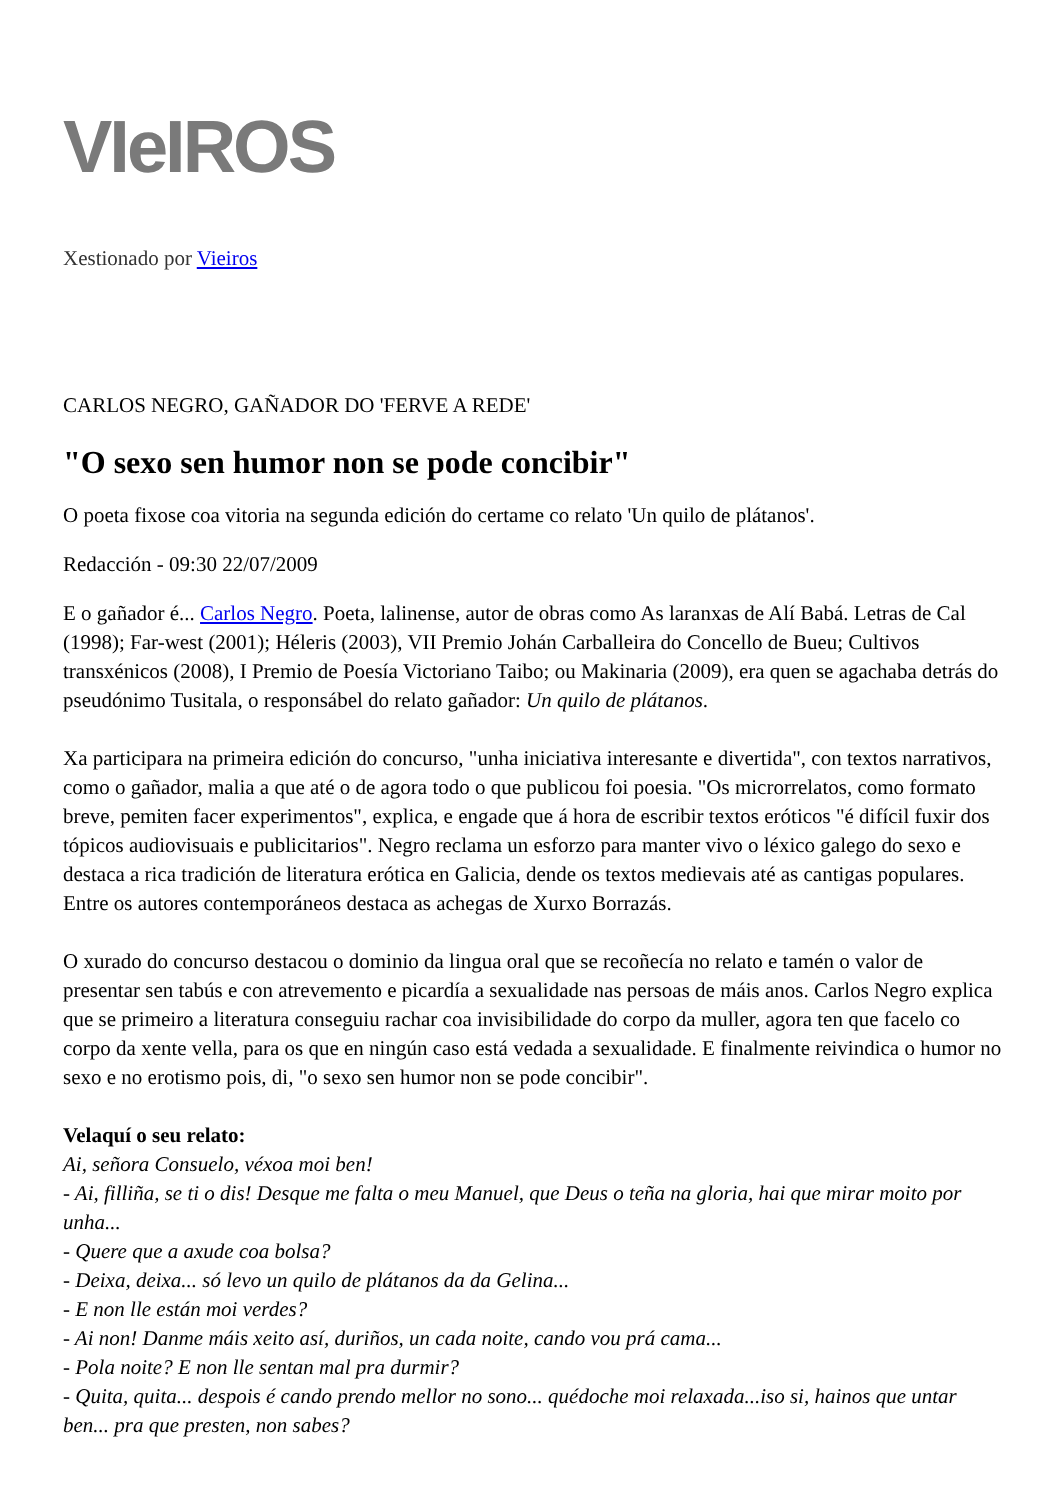VIeIROS
Xestionado por Vieiros
CARLOS NEGRO, GAÑADOR DO 'FERVE A REDE'
"O sexo sen humor non se pode concibir"
O poeta fixose coa vitoria na segunda edición do certame co relato 'Un quilo de plátanos'.
Redacción - 09:30 22/07/2009
E o gañador é... Carlos Negro. Poeta, lalinense, autor de obras como As laranxas de Alí Babá. Letras de Cal (1998); Far-west (2001); Héleris (2003), VII Premio Johán Carballeira do Concello de Bueu; Cultivos transxénicos (2008), I Premio de Poesía Victoriano Taibo; ou Makinaria (2009), era quen se agachaba detrás do pseudónimo Tusitala, o responsábel do relato gañador: Un quilo de plátanos.
Xa participara na primeira edición do concurso, "unha iniciativa interesante e divertida", con textos narrativos, como o gañador, malia a que até o de agora todo o que publicou foi poesia. "Os microrrelatos, como formato breve, pemiten facer experimentos", explica, e engade que á hora de escribir textos eróticos "é difícil fuxir dos tópicos audiovisuais e publicitarios". Negro reclama un esforzo para manter vivo o léxico galego do sexo e destaca a rica tradición de literatura erótica en Galicia, dende os textos medievais até as cantigas populares. Entre os autores contemporáneos destaca as achegas de Xurxo Borrazás.
O xurado do concurso destacou o dominio da lingua oral que se recoñecía no relato e tamén o valor de presentar sen tabús e con atrevemento e picardía a sexualidade nas persoas de máis anos. Carlos Negro explica que se primeiro a literatura conseguiu rachar coa invisibilidade do corpo da muller, agora ten que facelo co corpo da xente vella, para os que en ningún caso está vedada a sexualidade. E finalmente reivindica o humor no sexo e no erotismo pois, di, "o sexo sen humor non se pode concibir".
Velaquí o seu relato:
Ai, señora Consuelo, véxoa moi ben!
- Ai, filliña, se ti o dis! Desque me falta o meu Manuel, que Deus o teña na gloria, hai que mirar moito por unha...
- Quere que a axude coa bolsa?
- Deixa, deixa... só levo un quilo de plátanos da da Gelina...
- E non lle están moi verdes?
- Ai non! Danme máis xeito así, duriños, un cada noite, cando vou prá cama...
- Pola noite? E non lle sentan mal pra durmir?
- Quita, quita... despois é cando prendo mellor no sono... quédoche moi relaxada...iso si, hainos que untar ben... pra que presten, non sabes?